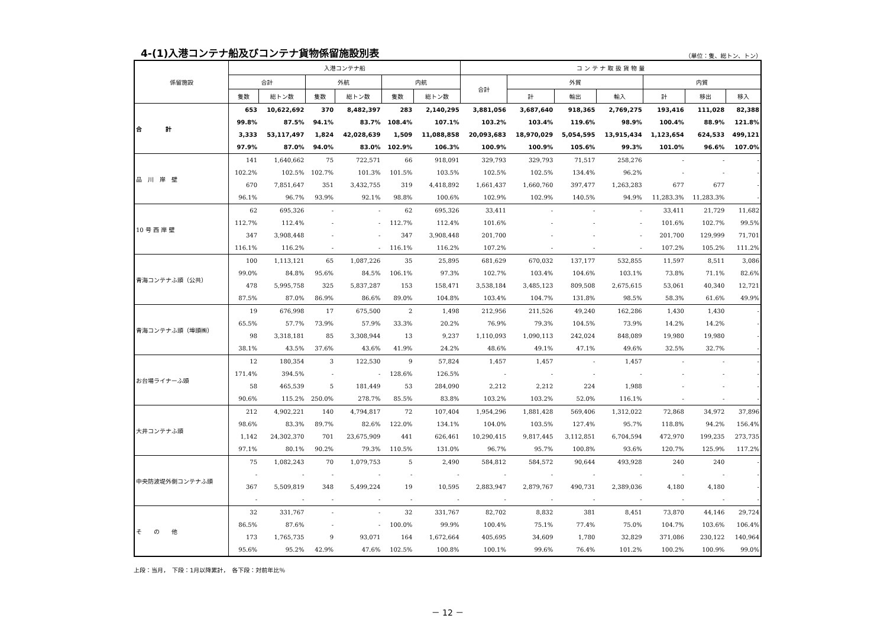4-(1)入港コンテナ船及びコンテナ貨物係留施設別表
（単位：隻、総トン、トン）
| 係留施設 | 入港コンテナ船 | | | | | | コ ン テ ナ 取 扱 貨 物 量 | | | | | | |
| --- | --- | --- | --- | --- | --- | --- | --- | --- | --- | --- | --- | --- | --- |
| | 合計 | | 外航 | | 内航 | | 合計 | 外貿 | | | 内貿 | | |
| | 隻数 | 総トン数 | 隻数 | 総トン数 | 隻数 | 総トン数 | | 計 | 輸出 | 輸入 | 計 | 移出 | 移入 |
| 合 計 | 653 | 10,622,692 | 370 | 8,482,397 | 283 | 2,140,295 | 3,881,056 | 3,687,640 | 918,365 | 2,769,275 | 193,416 | 111,028 | 82,388 |
| | 99.8% | 87.5% | 94.1% | 83.7% | 108.4% | 107.1% | 103.2% | 103.4% | 119.6% | 98.9% | 100.4% | 88.9% | 121.8% |
| | 3,333 | 53,117,497 | 1,824 | 42,028,639 | 1,509 | 11,088,858 | 20,093,683 | 18,970,029 | 5,054,595 | 13,915,434 | 1,123,654 | 624,533 | 499,121 |
| | 97.9% | 87.0% | 94.0% | 83.0% | 102.9% | 106.3% | 100.9% | 100.9% | 105.6% | 99.3% | 101.0% | 96.6% | 107.0% |
| 品 川 岸 壁 | 141 | 1,640,662 | 75 | 722,571 | 66 | 918,091 | 329,793 | 329,793 | 71,517 | 258,276 | - | - | - |
| | 102.2% | 102.5% | 102.7% | 101.3% | 101.5% | 103.5% | 102.5% | 102.5% | 134.4% | 96.2% | - | - | - |
| | 670 | 7,851,647 | 351 | 3,432,755 | 319 | 4,418,892 | 1,661,437 | 1,660,760 | 397,477 | 1,263,283 | 677 | 677 | - |
| | 96.1% | 96.7% | 93.9% | 92.1% | 98.8% | 100.6% | 102.9% | 102.9% | 140.5% | 94.9% | 11,283.3% | 11,283.3% | - |
| 10 号 西 岸 壁 | 62 | 695,326 | - | - | 62 | 695,326 | 33,411 | - | - | - | 33,411 | 21,729 | 11,682 |
| | 112.7% | 112.4% | - | - | 112.7% | 112.4% | 101.6% | - | - | - | 101.6% | 102.7% | 99.5% |
| | 347 | 3,908,448 | - | - | 347 | 3,908,448 | 201,700 | - | - | - | 201,700 | 129,999 | 71,701 |
| | 116.1% | 116.2% | - | - | 116.1% | 116.2% | 107.2% | - | - | - | 107.2% | 105.2% | 111.2% |
| 青海コンテナふ頭（公共） | 100 | 1,113,121 | 65 | 1,087,226 | 35 | 25,895 | 681,629 | 670,032 | 137,177 | 532,855 | 11,597 | 8,511 | 3,086 |
| | 99.0% | 84.8% | 95.6% | 84.5% | 106.1% | 97.3% | 102.7% | 103.4% | 104.6% | 103.1% | 73.8% | 71.1% | 82.6% |
| | 478 | 5,995,758 | 325 | 5,837,287 | 153 | 158,471 | 3,538,184 | 3,485,123 | 809,508 | 2,675,615 | 53,061 | 40,340 | 12,721 |
| | 87.5% | 87.0% | 86.9% | 86.6% | 89.0% | 104.8% | 103.4% | 104.7% | 131.8% | 98.5% | 58.3% | 61.6% | 49.9% |
| 青海コンテナふ頭（埠頭㈱） | 19 | 676,998 | 17 | 675,500 | 2 | 1,498 | 212,956 | 211,526 | 49,240 | 162,286 | 1,430 | 1,430 | - |
| | 65.5% | 57.7% | 73.9% | 57.9% | 33.3% | 20.2% | 76.9% | 79.3% | 104.5% | 73.9% | 14.2% | 14.2% | - |
| | 98 | 3,318,181 | 85 | 3,308,944 | 13 | 9,237 | 1,110,093 | 1,090,113 | 242,024 | 848,089 | 19,980 | 19,980 | - |
| | 38.1% | 43.5% | 37.6% | 43.6% | 41.9% | 24.2% | 48.6% | 49.1% | 47.1% | 49.6% | 32.5% | 32.7% | - |
| お台場ライナーふ頭 | 12 | 180,354 | 3 | 122,530 | 9 | 57,824 | 1,457 | 1,457 | - | 1,457 | - | - | - |
| | 171.4% | 394.5% | - | - | 128.6% | 126.5% | - | - | - | - | - | - | - |
| | 58 | 465,539 | 5 | 181,449 | 53 | 284,090 | 2,212 | 2,212 | 224 | 1,988 | - | - | - |
| | 90.6% | 115.2% | 250.0% | 278.7% | 85.5% | 83.8% | 103.2% | 103.2% | 52.0% | 116.1% | - | - | - |
| 大井コンテナふ頭 | 212 | 4,902,221 | 140 | 4,794,817 | 72 | 107,404 | 1,954,296 | 1,881,428 | 569,406 | 1,312,022 | 72,868 | 34,972 | 37,896 |
| | 98.6% | 83.3% | 89.7% | 82.6% | 122.0% | 134.1% | 104.0% | 103.5% | 127.4% | 95.7% | 118.8% | 94.2% | 156.4% |
| | 1,142 | 24,302,370 | 701 | 23,675,909 | 441 | 626,461 | 10,290,415 | 9,817,445 | 3,112,851 | 6,704,594 | 472,970 | 199,235 | 273,735 |
| | 97.1% | 80.1% | 90.2% | 79.3% | 110.5% | 131.0% | 96.7% | 95.7% | 100.8% | 93.6% | 120.7% | 125.9% | 117.2% |
| 中央防波堤外側コンテナふ頭 | 75 | 1,082,243 | 70 | 1,079,753 | 5 | 2,490 | 584,812 | 584,572 | 90,644 | 493,928 | 240 | 240 | - |
| | - | - | - | - | - | - | - | - | - | - | - | - | - |
| | 367 | 5,509,819 | 348 | 5,499,224 | 19 | 10,595 | 2,883,947 | 2,879,767 | 490,731 | 2,389,036 | 4,180 | 4,180 | - |
| | - | - | - | - | - | - | - | - | - | - | - | - | - |
| そ の 他 | 32 | 331,767 | - | - | 32 | 331,767 | 82,702 | 8,832 | 381 | 8,451 | 73,870 | 44,146 | 29,724 |
| | 86.5% | 87.6% | - | - | 100.0% | 99.9% | 100.4% | 75.1% | 77.4% | 75.0% | 104.7% | 103.6% | 106.4% |
| | 173 | 1,765,735 | 9 | 93,071 | 164 | 1,672,664 | 405,695 | 34,609 | 1,780 | 32,829 | 371,086 | 230,122 | 140,964 |
| | 95.6% | 95.2% | 42.9% | 47.6% | 102.5% | 100.8% | 100.1% | 99.6% | 76.4% | 101.2% | 100.2% | 100.9% | 99.0% |
上段：当月，　下段：1月以降累計，　各下段：対前年比％
－ 12 －